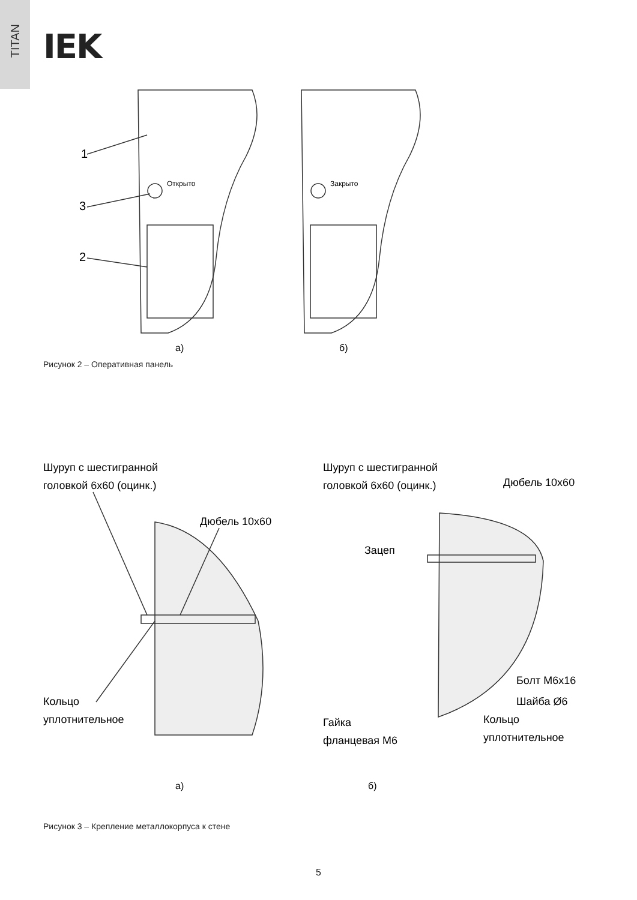TITAN
IEK
1
3
2
Открыто
Закрыто
а)
б)
Рисунок 2 – Оперативная панель
Шуруп с шестигранной
головкой 6х60 (оцинк.)
Дюбель 10х60
Кольцо
уплотнительное
Шуруп с шестигранной
головкой 6х60 (оцинк.)
Дюбель 10х60
Зацеп
Болт М6х16
Шайба Ø6
Гайка
фланцевая М6
Кольцо
уплотнительное
а)
б)
Рисунок 3 – Крепление металлокорпуса к стене
5